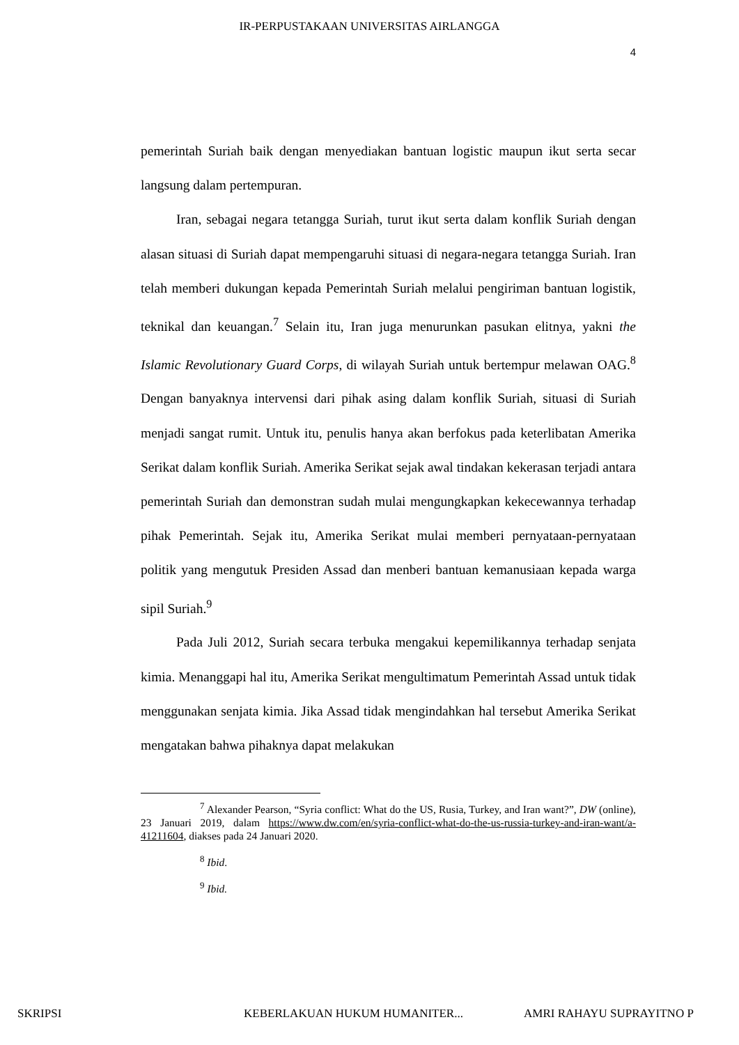IR-PERPUSTAKAAN UNIVERSITAS AIRLANGGA
4
pemerintah Suriah baik dengan menyediakan bantuan logistic maupun ikut serta secar langsung dalam pertempuran.
Iran, sebagai negara tetangga Suriah, turut ikut serta dalam konflik Suriah dengan alasan situasi di Suriah dapat mempengaruhi situasi di negara-negara tetangga Suriah. Iran telah memberi dukungan kepada Pemerintah Suriah melalui pengiriman bantuan logistik, teknikal dan keuangan.<sup>7</sup> Selain itu, Iran juga menurunkan pasukan elitnya, yakni the Islamic Revolutionary Guard Corps, di wilayah Suriah untuk bertempur melawan OAG.<sup>8</sup> Dengan banyaknya intervensi dari pihak asing dalam konflik Suriah, situasi di Suriah menjadi sangat rumit. Untuk itu, penulis hanya akan berfokus pada keterlibatan Amerika Serikat dalam konflik Suriah. Amerika Serikat sejak awal tindakan kekerasan terjadi antara pemerintah Suriah dan demonstran sudah mulai mengungkapkan kekecewannya terhadap pihak Pemerintah. Sejak itu, Amerika Serikat mulai memberi pernyataan-pernyataan politik yang mengutuk Presiden Assad dan menberi bantuan kemanusiaan kepada warga sipil Suriah.<sup>9</sup>
Pada Juli 2012, Suriah secara terbuka mengakui kepemilikannya terhadap senjata kimia. Menanggapi hal itu, Amerika Serikat mengultimatum Pemerintah Assad untuk tidak menggunakan senjata kimia. Jika Assad tidak mengindahkan hal tersebut Amerika Serikat mengatakan bahwa pihaknya dapat melakukan
<sup>7</sup> Alexander Pearson, “Syria conflict: What do the US, Rusia, Turkey, and Iran want?”, DW (online), 23 Januari 2019, dalam https://www.dw.com/en/syria-conflict-what-do-the-us-russia-turkey-and-iran-want/a-41211604, diakses pada 24 Januari 2020.
<sup>8</sup> Ibid.
<sup>9</sup> Ibid.
SKRIPSI KEBERLAKUAN HUKUM HUMANITER... AMRI RAHAYU SUPRAYITNO P